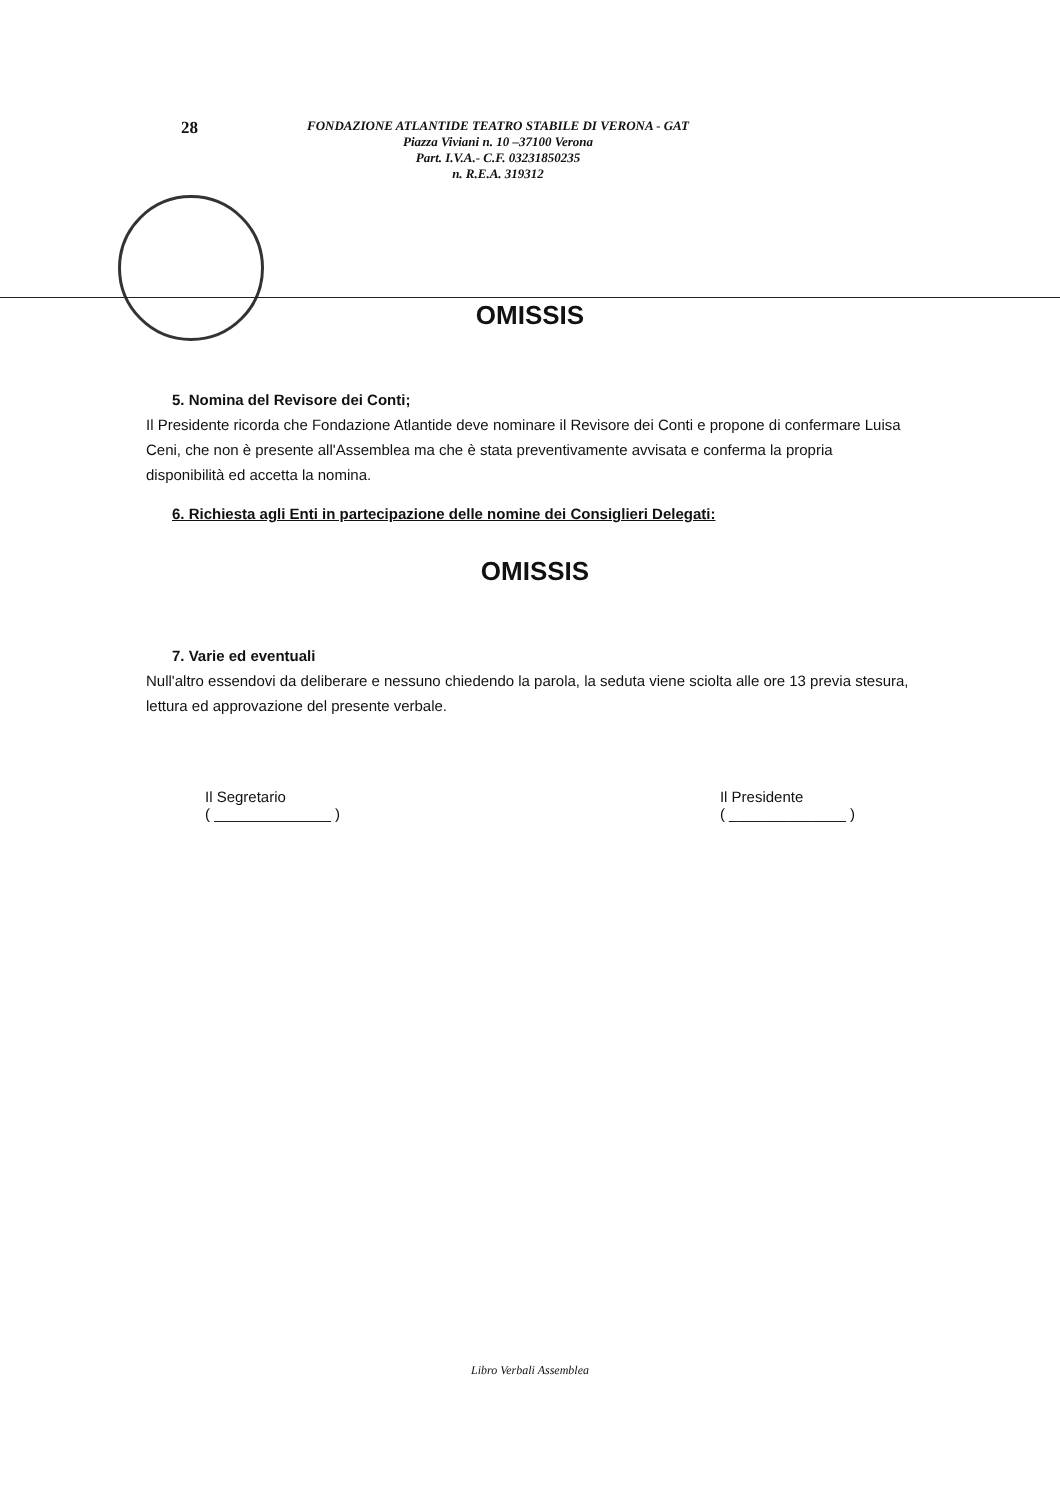28
FONDAZIONE ATLANTIDE TEATRO STABILE DI VERONA - GAT
Piazza Viviani n. 10 –37100 Verona
Part. I.V.A.- C.F. 03231850235
n. R.E.A. 319312
OMISSIS
5. Nomina del Revisore dei Conti;
Il Presidente ricorda che Fondazione Atlantide deve nominare il Revisore dei Conti e propone di confermare Luisa Ceni, che non è presente all'Assemblea ma che è stata preventivamente avvisata e conferma la propria disponibilità ed accetta la nomina.
6. Richiesta agli Enti in partecipazione delle nomine dei Consiglieri Delegati:
OMISSIS
7. Varie ed eventuali
Null'altro essendovi da deliberare e nessuno chiedendo la parola, la seduta viene sciolta alle ore 13 previa stesura, lettura ed approvazione del presente verbale.
Il Segretario
( ______________ )
Il Presidente
( ______________ )
Libro Verbali Assemblea